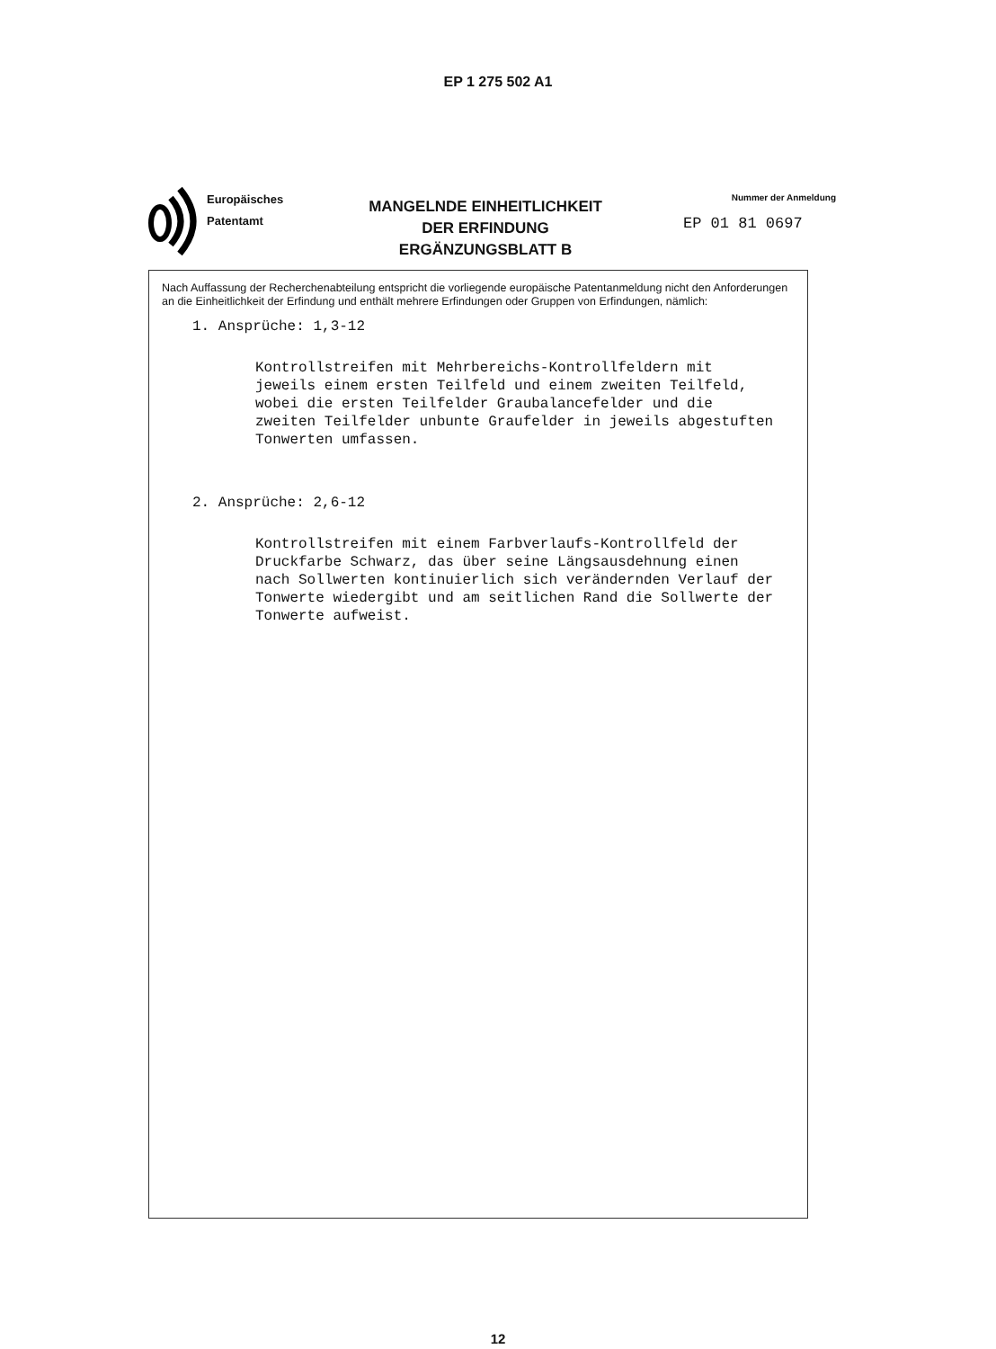EP 1 275 502 A1
Europäisches
Patentamt
MANGELNDE EINHEITLICHKEIT
DER ERFINDUNG
ERGÄNZUNGSBLATT B
Nummer der Anmeldung
EP 01 81 0697
Nach Auffassung der Recherchenabteilung entspricht die vorliegende europäische Patentanmeldung nicht den Anforderungen an die Einheitlichkeit der Erfindung und enthält mehrere Erfindungen oder Gruppen von Erfindungen, nämlich:
1. Ansprüche: 1,3-12
Kontrollstreifen mit Mehrbereichs-Kontrollfeldern mit
jeweils einem ersten Teilfeld und einem zweiten Teilfeld,
wobei die ersten Teilfelder Graubalancefelder und die
zweiten Teilfelder unbunte Graufelder in jeweils abgestuften
Tonwerten umfassen.
2. Ansprüche: 2,6-12
Kontrollstreifen mit einem Farbverlaufs-Kontrollfeld der
Druckfarbe Schwarz, das über seine Längsausdehnung einen
nach Sollwerten kontinuierlich sich verändernden Verlauf der
Tonwerte wiedergibt und am seitlichen Rand die Sollwerte der
Tonwerte aufweist.
12